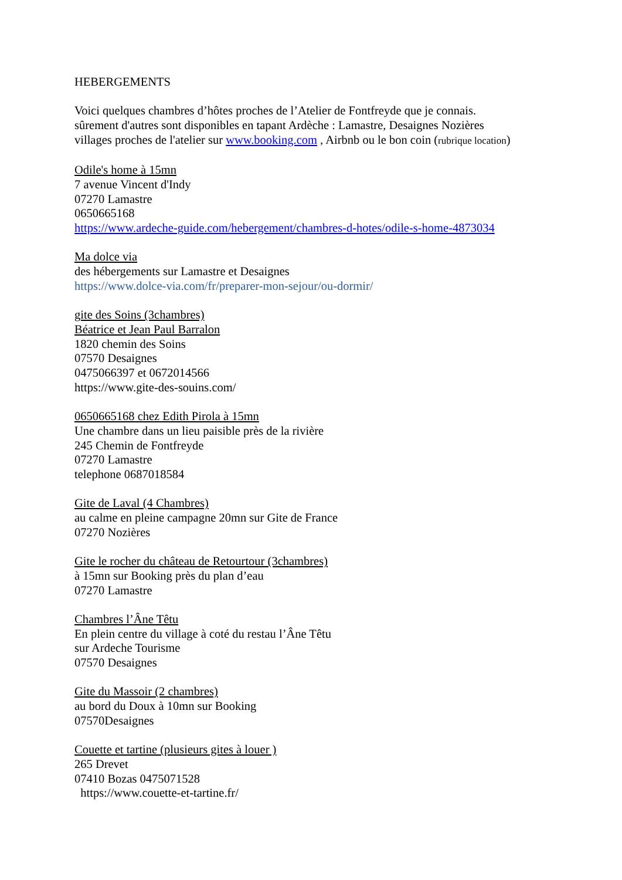HEBERGEMENTS
Voici quelques chambres d’hôtes proches de l’Atelier de Fontfreyde que je connais.
sûrement d'autres sont disponibles en tapant Ardèche : Lamastre, Desaignes Nozières
villages proches de l'atelier sur www.booking.com , Airbnb ou le bon coin (rubrique location)
Odile's home à 15mn
7 avenue Vincent d'Indy
07270 Lamastre
0650665168
https://www.ardeche-guide.com/hebergement/chambres-d-hotes/odile-s-home-4873034
Ma dolce via
des hébergements sur Lamastre et Desaignes
https://www.dolce-via.com/fr/preparer-mon-sejour/ou-dormir/
gite des Soins (3chambres)
Béatrice et Jean Paul Barralon
1820 chemin des Soins
07570 Desaignes
0475066397 et 0672014566
https://www.gite-des-souins.com/
0650665168 chez Edith Pirola à 15mn
Une chambre dans un lieu paisible près de la rivière
245 Chemin de Fontfreyde
07270 Lamastre
telephone 0687018584
Gite de Laval (4 Chambres)
au calme en pleine campagne 20mn sur Gite de France
07270 Nozières
Gite le rocher du château de Retourtour (3chambres)
à 15mn sur Booking près du plan d’eau
07270 Lamastre
Chambres l’Âne Têtu
En plein centre du village à coté du restau l’Âne Têtu
sur Ardeche Tourisme
07570 Desaignes
Gite du Massoir (2 chambres)
au bord du Doux à 10mn sur Booking
07570Desaignes
Couette et tartine (plusieurs gites à louer )
265 Drevet
07410 Bozas 0475071528
https://www.couette-et-tartine.fr/